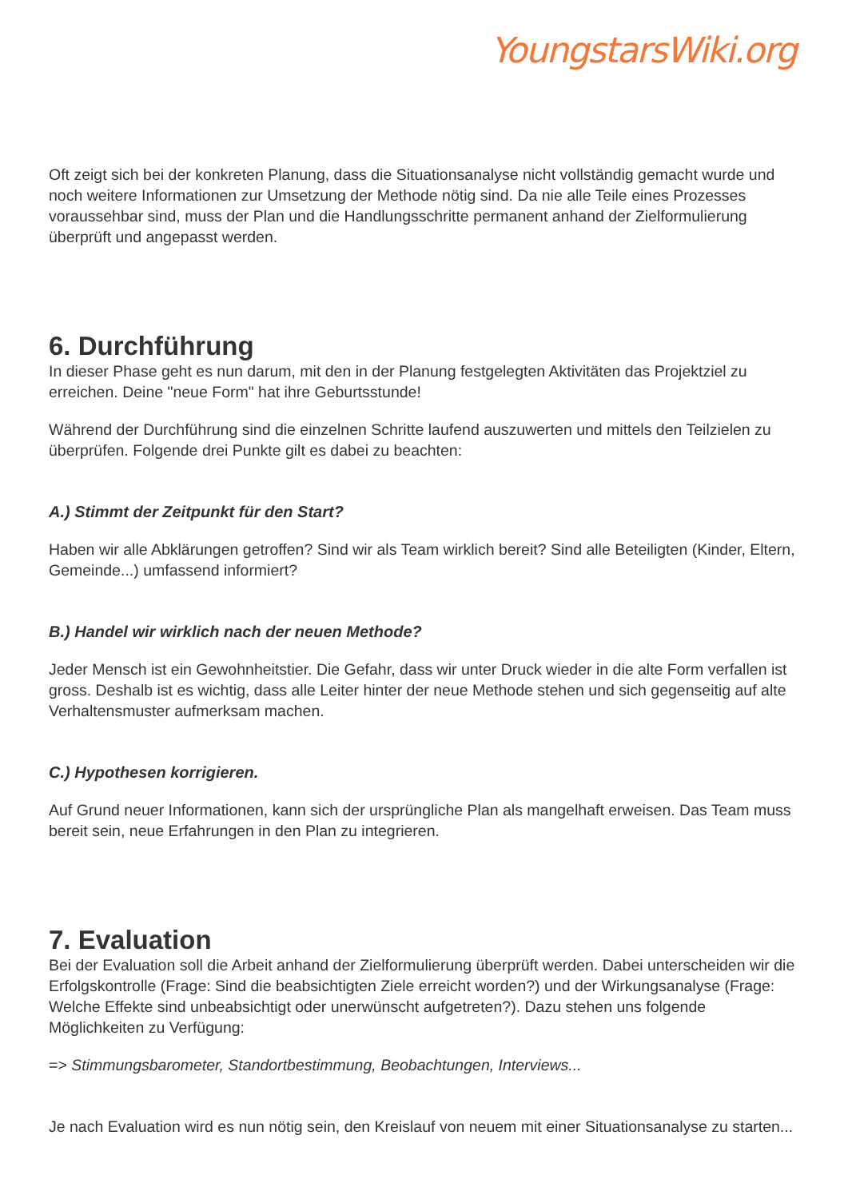YoungstarsWiki.org
Oft zeigt sich bei der konkreten Planung, dass die Situationsanalyse nicht vollständig gemacht wurde und noch weitere Informationen zur Umsetzung der Methode nötig sind. Da nie alle Teile eines Prozesses voraussehbar sind, muss der Plan und die Handlungsschritte permanent anhand der Zielformulierung überprüft und angepasst werden.
6. Durchführung
In dieser Phase geht es nun darum, mit den in der Planung festgelegten Aktivitäten das Projektziel zu erreichen. Deine "neue Form" hat ihre Geburtsstunde!
Während der Durchführung sind die einzelnen Schritte laufend auszuwerten und mittels den Teilzielen zu überprüfen. Folgende drei Punkte gilt es dabei zu beachten:
A.) Stimmt der Zeitpunkt für den Start?
Haben wir alle Abklärungen getroffen? Sind wir als Team wirklich bereit? Sind alle Beteiligten (Kinder, Eltern, Gemeinde...) umfassend informiert?
B.) Handel wir wirklich nach der neuen Methode?
Jeder Mensch ist ein Gewohnheitstier. Die Gefahr, dass wir unter Druck wieder in die alte Form verfallen ist gross. Deshalb ist es wichtig, dass alle Leiter hinter der neue Methode stehen und sich gegenseitig auf alte Verhaltensmuster aufmerksam machen.
C.) Hypothesen korrigieren.
Auf Grund neuer Informationen, kann sich der ursprüngliche Plan als mangelhaft erweisen. Das Team muss bereit sein, neue Erfahrungen in den Plan zu integrieren.
7. Evaluation
Bei der Evaluation soll die Arbeit anhand der Zielformulierung überprüft werden. Dabei unterscheiden wir die Erfolgskontrolle (Frage: Sind die beabsichtigten Ziele erreicht worden?) und der Wirkungsanalyse (Frage: Welche Effekte sind unbeabsichtigt oder unerwünscht aufgetreten?). Dazu stehen uns folgende Möglichkeiten zu Verfügung:
=> Stimmungsbarometer, Standortbestimmung, Beobachtungen, Interviews...
Je nach Evaluation wird es nun nötig sein, den Kreislauf von neuem mit einer Situationsanalyse zu starten...